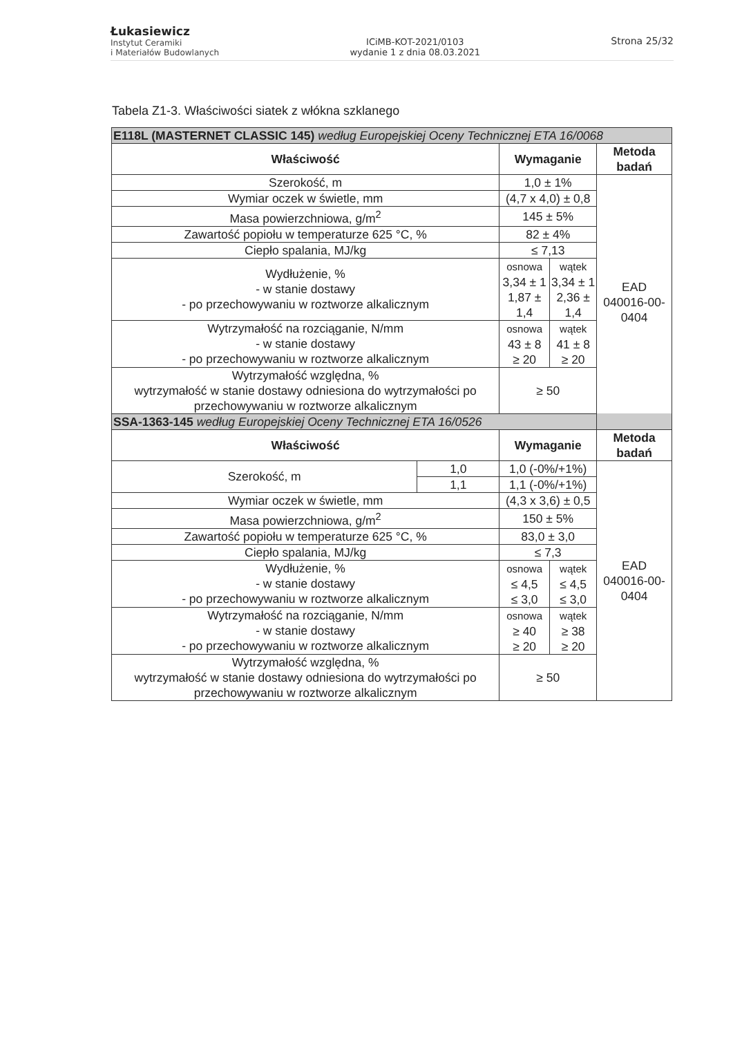Łukasiewicz
Instytut Ceramiki
i Materiałów Budowlanych
ICiMB-KOT-2021/0103
wydanie 1 z dnia 08.03.2021
Strona 25/32
Tabela Z1-3. Właściwości siatek z włókna szklanego
| E118L (MASTERNET CLASSIC 145) według Europejskiej Oceny Technicznej ETA 16/0068 | | | | |
| Właściwość | | Wymaganie | | Metoda badań |
| Szerokość, m | | 1,0 ± 1% | | EAD 040016-00-0404 |
| Wymiar oczek w świetle, mm | | (4,7 x 4,0) ± 0,8 | | |
| Masa powierzchniowa, g/m<sup>2</sup> | | 145 ± 5% | | |
| Zawartość popiołu w temperaturze 625 °C, % | | 82 ± 4% | | |
| Ciepło spalania, MJ/kg | | ≤ 7,13 | | |
| Wydłużenie, % - w stanie dostawy - po przechowywaniu w roztworze alkalicznym | | osnowa 3,34 ± 1 1,87 ± 1,4 | wątek 3,34 ± 1 2,36 ± 1,4 | |
| Wytrzymałość na rozciąganie, N/mm - w stanie dostawy - po przechowywaniu w roztworze alkalicznym | | osnowa 43 ± 8 ≥ 20 | wątek 41 ± 8 ≥ 20 | |
| Wytrzymałość względna, % wytrzymałość w stanie dostawy odniesiona do wytrzymałości po przechowywaniu w roztworze alkalicznym | | ≥ 50 | | |
| SSA-1363-145 według Europejskiej Oceny Technicznej ETA 16/0526 | | | | |
| Właściwość | | Wymaganie | | Metoda badań |
| Szerokość, m | 1,0 | 1,0 (-0%/+1%) | | EAD 040016-00-0404 |
| | 1,1 | 1,1 (-0%/+1%) | | |
| Wymiar oczek w świetle, mm | | (4,3 x 3,6) ± 0,5 | | |
| Masa powierzchniowa, g/m<sup>2</sup> | | 150 ± 5% | | |
| Zawartość popiołu w temperaturze 625 °C, % | | 83,0 ± 3,0 | | |
| Ciepło spalania, MJ/kg | | ≤ 7,3 | | |
| Wydłużenie, % - w stanie dostawy - po przechowywaniu w roztworze alkalicznym | | osnowa ≤ 4,5 ≤ 3,0 | wątek ≤ 4,5 ≤ 3,0 | |
| Wytrzymałość na rozciąganie, N/mm - w stanie dostawy - po przechowywaniu w roztworze alkalicznym | | osnowa ≥ 40 ≥ 20 | wątek ≥ 38 ≥ 20 | |
| Wytrzymałość względna, % wytrzymałość w stanie dostawy odniesiona do wytrzymałości po przechowywaniu w roztworze alkalicznym | | ≥ 50 | | |